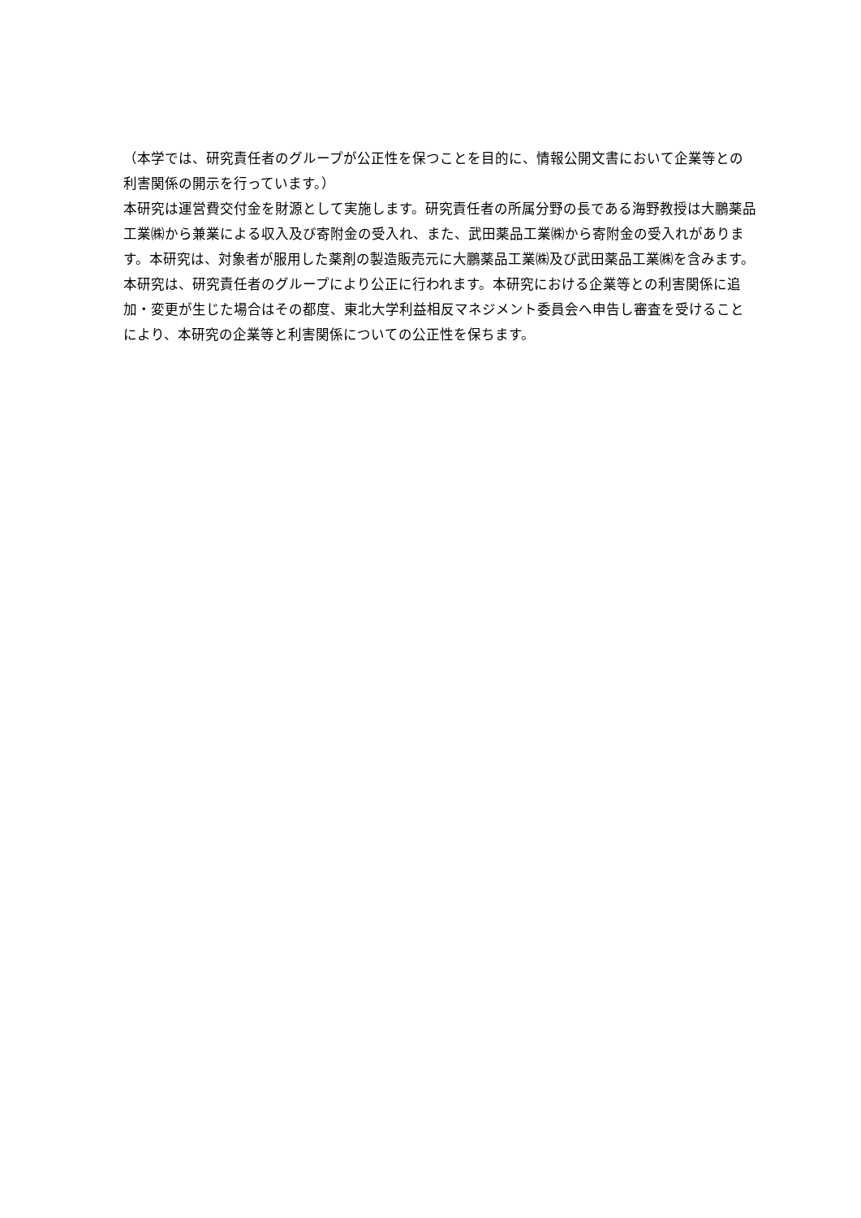（本学では、研究責任者のグループが公正性を保つことを目的に、情報公開文書において企業等との利害関係の開示を行っています。）
本研究は運営費交付金を財源として実施します。研究責任者の所属分野の長である海野教授は大鵬薬品工業㈱から兼業による収入及び寄附金の受入れ、また、武田薬品工業㈱から寄附金の受入れがあります。本研究は、対象者が服用した薬剤の製造販売元に大鵬薬品工業㈱及び武田薬品工業㈱を含みます。本研究は、研究責任者のグループにより公正に行われます。本研究における企業等との利害関係に追加・変更が生じた場合はその都度、東北大学利益相反マネジメント委員会へ申告し審査を受けることにより、本研究の企業等と利害関係についての公正性を保ちます。